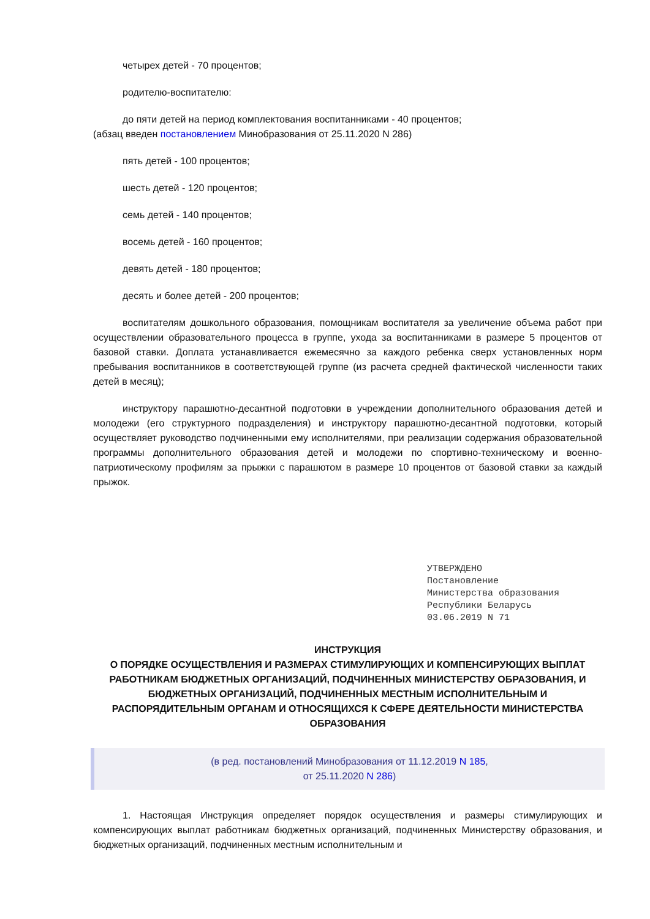четырех детей - 70 процентов;
родителю-воспитателю:
до пяти детей на период комплектования воспитанниками - 40 процентов;
(абзац введен постановлением Минобразования от 25.11.2020 N 286)
пять детей - 100 процентов;
шесть детей - 120 процентов;
семь детей - 140 процентов;
восемь детей - 160 процентов;
девять детей - 180 процентов;
десять и более детей - 200 процентов;
воспитателям дошкольного образования, помощникам воспитателя за увеличение объема работ при осуществлении образовательного процесса в группе, ухода за воспитанниками в размере 5 процентов от базовой ставки. Доплата устанавливается ежемесячно за каждого ребенка сверх установленных норм пребывания воспитанников в соответствующей группе (из расчета средней фактической численности таких детей в месяц);
инструктору парашютно-десантной подготовки в учреждении дополнительного образования детей и молодежи (его структурного подразделения) и инструктору парашютно-десантной подготовки, который осуществляет руководство подчиненными ему исполнителями, при реализации содержания образовательной программы дополнительного образования детей и молодежи по спортивно-техническому и военно-патриотическому профилям за прыжки с парашютом в размере 10 процентов от базовой ставки за каждый прыжок.
УТВЕРЖДЕНО
Постановление
Министерства образования
Республики Беларусь
03.06.2019 N 71
ИНСТРУКЦИЯ
О ПОРЯДКЕ ОСУЩЕСТВЛЕНИЯ И РАЗМЕРАХ СТИМУЛИРУЮЩИХ И КОМПЕНСИРУЮЩИХ ВЫПЛАТ РАБОТНИКАМ БЮДЖЕТНЫХ ОРГАНИЗАЦИЙ, ПОДЧИНЕННЫХ МИНИСТЕРСТВУ ОБРАЗОВАНИЯ, И БЮДЖЕТНЫХ ОРГАНИЗАЦИЙ, ПОДЧИНЕННЫХ МЕСТНЫМ ИСПОЛНИТЕЛЬНЫМ И РАСПОРЯДИТЕЛЬНЫМ ОРГАНАМ И ОТНОСЯЩИХСЯ К СФЕРЕ ДЕЯТЕЛЬНОСТИ МИНИСТЕРСТВА ОБРАЗОВАНИЯ
(в ред. постановлений Минобразования от 11.12.2019 N 185,
от 25.11.2020 N 286)
1. Настоящая Инструкция определяет порядок осуществления и размеры стимулирующих и компенсирующих выплат работникам бюджетных организаций, подчиненных Министерству образования, и бюджетных организаций, подчиненных местным исполнительным и